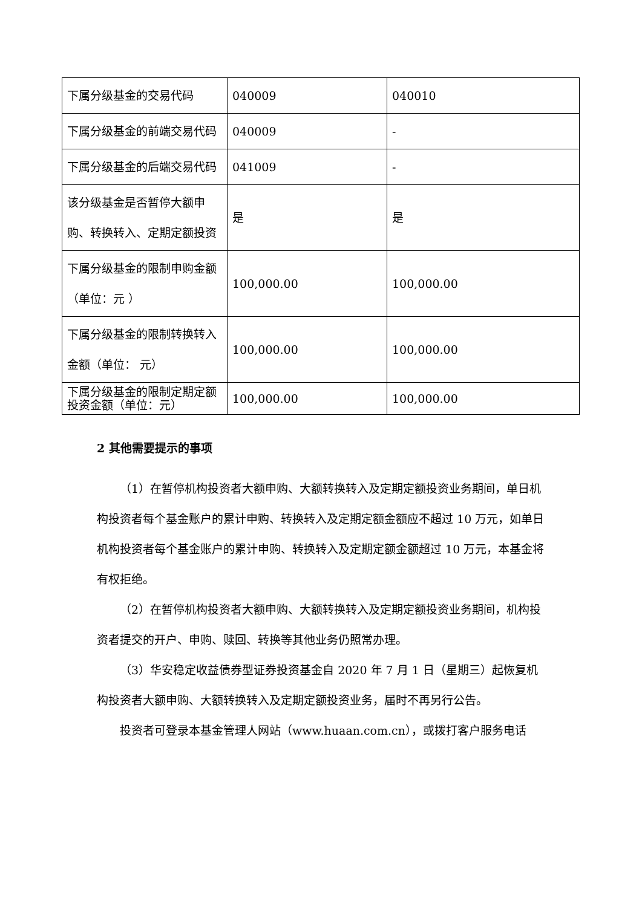| 下属分级基金的交易代码 | 040009 | 040010 |
| 下属分级基金的前端交易代码 | 040009 | - |
| 下属分级基金的后端交易代码 | 041009 | - |
| 该分级基金是否暂停大额申购、转换转入、定期定额投资 | 是 | 是 |
| 下属分级基金的限制申购金额（单位：元 ） | 100,000.00 | 100,000.00 |
| 下属分级基金的限制转换转入金额（单位： 元） | 100,000.00 | 100,000.00 |
| 下属分级基金的限制定期定额投资金额（单位：元） | 100,000.00 | 100,000.00 |
2 其他需要提示的事项
（1）在暂停机构投资者大额申购、大额转换转入及定期定额投资业务期间，单日机构投资者每个基金账户的累计申购、转换转入及定期定额金额应不超过 10 万元，如单日机构投资者每个基金账户的累计申购、转换转入及定期定额金额超过 10 万元，本基金将有权拒绝。
（2）在暂停机构投资者大额申购、大额转换转入及定期定额投资业务期间，机构投资者提交的开户、申购、赎回、转换等其他业务仍照常办理。
（3）华安稳定收益债券型证券投资基金自 2020 年 7 月 1 日（星期三）起恢复机构投资者大额申购、大额转换转入及定期定额投资业务，届时不再另行公告。
投资者可登录本基金管理人网站（www.huaan.com.cn），或拨打客户服务电话